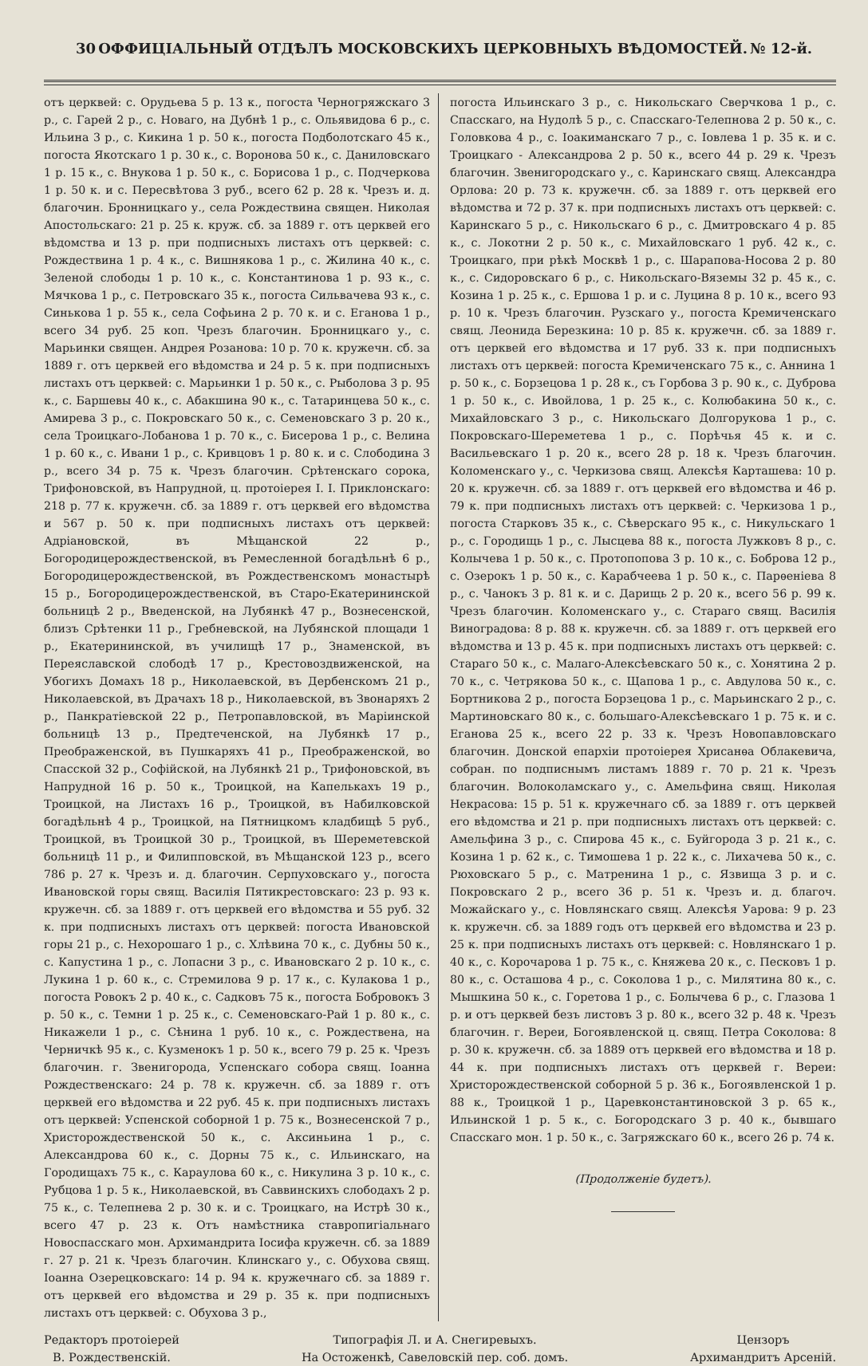30 ОФФИЦІАЛЬНЫЙ ОТДѢЛЪ МОСКОВСКИХЪ ЦЕРКОВНЫХЪ ВѢДОМОСТЕЙ. № 12-й.
отъ церквей: с. Орудьева 5 р. 13 к., погоста Черногряжскаго 3 р., с. Гарей 2 р., с. Новаго, на Дубнѣ 1 р., с. Ольявидова 6 р., с. Ильина 3 р., с. Кикина 1 р. 50 к., погоста Подболотскаго 45 к., погоста Якотскаго 1 р. 30 к., с. Воронова 50 к., с. Даниловскаго 1 р. 15 к., с. Внукова 1 р. 50 к., с. Борисова 1 р., с. Подчеркова 1 р. 50 к. и с. Пересвѣтова 3 руб., всего 62 р. 28 к. Чрезъ и. д. благочин. Бронницкаго у., села Рождествина священ. Николая Апостольскаго: 21 р. 25 к. круж. сб. за 1889 г. отъ церквей его вѣдомства и 13 р. при подписныхъ листахъ отъ церквей: с. Рождествина 1 р. 4 к., с. Вишнякова 1 р., с. Жилина 40 к., с. Зеленой слободы 1 р. 10 к., с. Константинова 1 р. 93 к., с. Мячкова 1 р., с. Петровскаго 35 к., погоста Сильвачева 93 к., с. Синькова 1 р. 55 к., села Софьина 2 р. 70 к. и с. Еганова 1 р., всего 34 руб. 25 коп. Чрезъ благочин. Бронницкаго у., с. Марьинки священ. Андрея Розанова: 10 р. 70 к. кружечн. сб. за 1889 г. отъ церквей его вѣдомства и 24 р. 5 к. при подписныхъ листахъ отъ церквей: с. Марьинки 1 р. 50 к., с. Рыболова 3 р. 95 к., с. Баршевы 40 к., с. Абакшина 90 к., с. Татаринцева 50 к., с. Амирева 3 р., с. Покровскаго 50 к., с. Семеновскаго 3 р. 20 к., села Троицкаго-Лобанова 1 р. 70 к., с. Бисерова 1 р., с. Велина 1 р. 60 к., с. Ивани 1 р., с. Кривцовъ 1 р. 80 к. и с. Слободина 3 р., всего 34 р. 75 к. Чрезъ благочин. Срѣтенскаго сорока, Трифоновской, въ Напрудной, ц. протоіерея І. І. Приклонскаго: 218 р. 77 к. кружечн. сб. за 1889 г. отъ церквей его вѣдомства и 567 р. 50 к. при подписныхъ листахъ отъ церквей: Адріановской, въ Мѣщанской 22 р., Богородицерождественской, въ Ремесленной богадѣльнѣ 6 р., Богородицерождественской, въ Рождественскомъ монастырѣ 15 р., Богородицерождественской, въ Старо-Екатерининской больницѣ 2 р., Введенской, на Лубянкѣ 47 р., Вознесенской, близъ Срѣтенки 11 р., Гребневской, на Лубянской площади 1 р., Екатерининской, въ училищѣ 17 р., Знаменской, въ Переяславской слободѣ 17 р., Крестовоздвиженской, на Убогихъ Домахъ 18 р., Николаевской, въ Дербенскомъ 21 р., Николаевской, въ Драчахъ 18 р., Николаевской, въ Звонаряхъ 2 р., Панкратіевской 22 р., Петропавловской, въ Маріинской больницѣ 13 р., Предтеченской, на Лубянкѣ 17 р., Преображенской, въ Пушкаряхъ 41 р., Преображенской, во Спасской 32 р., Софійской, на Лубянкѣ 21 р., Трифоновской, въ Напрудной 16 р. 50 к., Троицкой, на Капелькахъ 19 р., Троицкой, на Листахъ 16 р., Троицкой, въ Набилковской богадѣльнѣ 4 р., Троицкой, на Пятницкомъ кладбищѣ 5 руб., Троицкой, въ Троицкой 30 р., Троицкой, въ Шереметевской больницѣ 11 р., и Филипповской, въ Мѣщанской 123 р., всего 786 р. 27 к. Чрезъ и. д. благочин. Серпуховскаго у., погоста Ивановской горы свящ. Василія Пятикрестовскаго: 23 р. 93 к. кружечн. сб. за 1889 г. отъ церквей его вѣдомства и 55 руб. 32 к. при подписныхъ листахъ отъ церквей: погоста Ивановской горы 21 р., с. Нехорошаго 1 р., с. Хлѣвина 70 к., с. Дубны 50 к., с. Капустина 1 р., с. Лопасни 3 р., с. Ивановскаго 2 р. 10 к., с. Лукина 1 р. 60 к., с. Стремилова 9 р. 17 к., с. Кулакова 1 р., погоста Ровокъ 2 р. 40 к., с. Садковъ 75 к., погоста Бобровокъ 3 р. 50 к., с. Темни 1 р. 25 к., с. Семеновскаго-Рай 1 р. 80 к., с. Никажели 1 р., с. Сѣнина 1 руб. 10 к., с. Рождествена, на Черничкѣ 95 к., с. Кузменокъ 1 р. 50 к., всего 79 р. 25 к. Чрезъ благочин. г. Звенигорода, Успенскаго собора свящ. Іоанна Рождественскаго: 24 р. 78 к. кружечн. сб. за 1889 г. отъ церквей его вѣдомства и 22 руб. 45 к. при подписныхъ листахъ отъ церквей: Успенской соборной 1 р. 75 к., Вознесенской 7 р., Христорождественской 50 к., с. Аксиньина 1 р., с. Александрова 60 к., с. Дорны 75 к., с. Ильинскаго, на Городищахъ 75 к., с. Караулова 60 к., с. Никулина 3 р. 10 к., с. Рубцова 1 р. 5 к., Николаевской, въ Саввинскихъ слободахъ 2 р. 75 к., с. Телепнева 2 р. 30 к. и с. Троицкаго, на Истрѣ 30 к., всего 47 р. 23 к. Отъ намѣстника ставропигіальнаго Новоспасскаго мон. Архимандрита Іосифа кружечн. сб. за 1889 г. 27 р. 21 к. Чрезъ благочин. Клинскаго у., с. Обухова свящ. Іоанна Озерецковскаго: 14 р. 94 к. кружечнаго сб. за 1889 г. отъ церквей его вѣдомства и 29 р. 35 к. при подписныхъ листахъ отъ церквей: с. Обухова 3 р.,
погоста Ильинскаго 3 р., с. Никольскаго Сверчкова 1 р., с. Спасскаго, на Нудолѣ 5 р., с. Спасскаго-Телепнова 2 р. 50 к., с. Головкова 4 р., с. Іоакиманскаго 7 р., с. Іовлева 1 р. 35 к. и с. Троицкаго - Александрова 2 р. 50 к., всего 44 р. 29 к. Чрезъ благочин. Звенигородскаго у., с. Каринскаго свящ. Александра Орлова: 20 р. 73 к. кружечн. сб. за 1889 г. отъ церквей его вѣдомства и 72 р. 37 к. при подписныхъ листахъ отъ церквей: с. Каринскаго 5 р., с. Никольскаго 6 р., с. Дмитровскаго 4 р. 85 к., с. Локотни 2 р. 50 к., с. Михайловскаго 1 руб. 42 к., с. Троицкаго, при рѣкѣ Москвѣ 1 р., с. Шарапова-Носова 2 р. 80 к., с. Сидоровскаго 6 р., с. Никольскаго-Вяземы 32 р. 45 к., с. Козина 1 р. 25 к., с. Ершова 1 р. и с. Луцина 8 р. 10 к., всего 93 р. 10 к. Чрезъ благочин. Рузскаго у., погоста Кремиченскаго свящ. Леонида Березкина: 10 р. 85 к. кружечн. сб. за 1889 г. отъ церквей его вѣдомства и 17 руб. 33 к. при подписныхъ листахъ отъ церквей: погоста Кремиченскаго 75 к., с. Аннина 1 р. 50 к., с. Борзецова 1 р. 28 к., съ Горбова 3 р. 90 к., с. Дуброва 1 р. 50 к., с. Ивойлова, 1 р. 25 к., с. Колюбакина 50 к., с. Михайловскаго 3 р., с. Никольскаго Долгорукова 1 р., с. Покровскаго-Шереметева 1 р., с. Порѣчья 45 к. и с. Васильевскаго 1 р. 20 к., всего 28 р. 18 к. Чрезъ благочин. Коломенскаго у., с. Черкизова свящ. Алексѣя Карташева: 10 р. 20 к. кружечн. сб. за 1889 г. отъ церквей его вѣдомства и 46 р. 79 к. при подписныхъ листахъ отъ церквей: с. Черкизова 1 р., погоста Старковъ 35 к., с. Сѣверскаго 95 к., с. Никульскаго 1 р., с. Городищь 1 р., с. Лысцева 88 к., погоста Лужковъ 8 р., с. Колычева 1 р. 50 к., с. Протопопова 3 р. 10 к., с. Боброва 12 р., с. Озерокъ 1 р. 50 к., с. Карабчеева 1 р. 50 к., с. Парѳеніева 8 р., с. Чанокъ 3 р. 81 к. и с. Дарищь 2 р. 20 к., всего 56 р. 99 к. Чрезъ благочин. Коломенскаго у., с. Стараго свящ. Василія Виноградова: 8 р. 88 к. кружечн. сб. за 1889 г. отъ церквей его вѣдомства и 13 р. 45 к. при подписныхъ листахъ отъ церквей: с. Стараго 50 к., с. Малаго-Алексѣевскаго 50 к., с. Хонятина 2 р. 70 к., с. Четрякова 50 к., с. Щапова 1 р., с. Авдулова 50 к., с. Бортникова 2 р., погоста Борзецова 1 р., с. Марьинскаго 2 р., с. Мартиновскаго 80 к., с. большаго-Алексѣевскаго 1 р. 75 к. и с. Еганова 25 к., всего 22 р. 33 к. Чрезъ Новопавловскаго благочин. Донской епархіи протоіерея Хрисанѳа Облакевича, собран. по подписнымъ листамъ 1889 г. 70 р. 21 к. Чрезъ благочин. Волоколамскаго у., с. Амельфина свящ. Николая Некрасова: 15 р. 51 к. кружечнаго сб. за 1889 г. отъ церквей его вѣдомства и 21 р. при подписныхъ листахъ отъ церквей: с. Амельфина 3 р., с. Спирова 45 к., с. Буйгорода 3 р. 21 к., с. Козина 1 р. 62 к., с. Тимошева 1 р. 22 к., с. Лихачева 50 к., с. Рюховскаго 5 р., с. Матренина 1 р., с. Язвища 3 р. и с. Покровскаго 2 р., всего 36 р. 51 к. Чрезъ и. д. благоч. Можайскаго у., с. Новлянскаго свящ. Алексѣя Уарова: 9 р. 23 к. кружечн. сб. за 1889 годъ отъ церквей его вѣдомства и 23 р. 25 к. при подписныхъ листахъ отъ церквей: с. Новлянскаго 1 р. 40 к., с. Корочарова 1 р. 75 к., с. Княжева 20 к., с. Песковъ 1 р. 80 к., с. Осташова 4 р., с. Соколова 1 р., с. Милятина 80 к., с. Мышкина 50 к., с. Горетова 1 р., с. Болычева 6 р., с. Глазова 1 р. и отъ церквей безъ листовъ 3 р. 80 к., всего 32 р. 48 к. Чрезъ благочин. г. Вереи, Богоявленской ц. свящ. Петра Соколова: 8 р. 30 к. кружечн. сб. за 1889 отъ церквей его вѣдомства и 18 р. 44 к. при подписныхъ листахъ отъ церквей г. Вереи: Христорождественской соборной 5 р. 36 к., Богоявленской 1 р. 88 к., Троицкой 1 р., Царевконстантиновской 3 р. 65 к., Ильинской 1 р. 5 к., с. Богородскаго 3 р. 40 к., бывшаго Спасскаго мон. 1 р. 50 к., с. Загряжскаго 60 к., всего 26 р. 74 к.
(Продолженіе будетъ).
Редакторъ протоіерей
В. Рождественскій.
Типографія Л. и А. Снегиревыхъ.
На Остоженкѣ, Савеловскій пер. соб. домъ.
Цензоръ
Архимандритъ Арсеній.